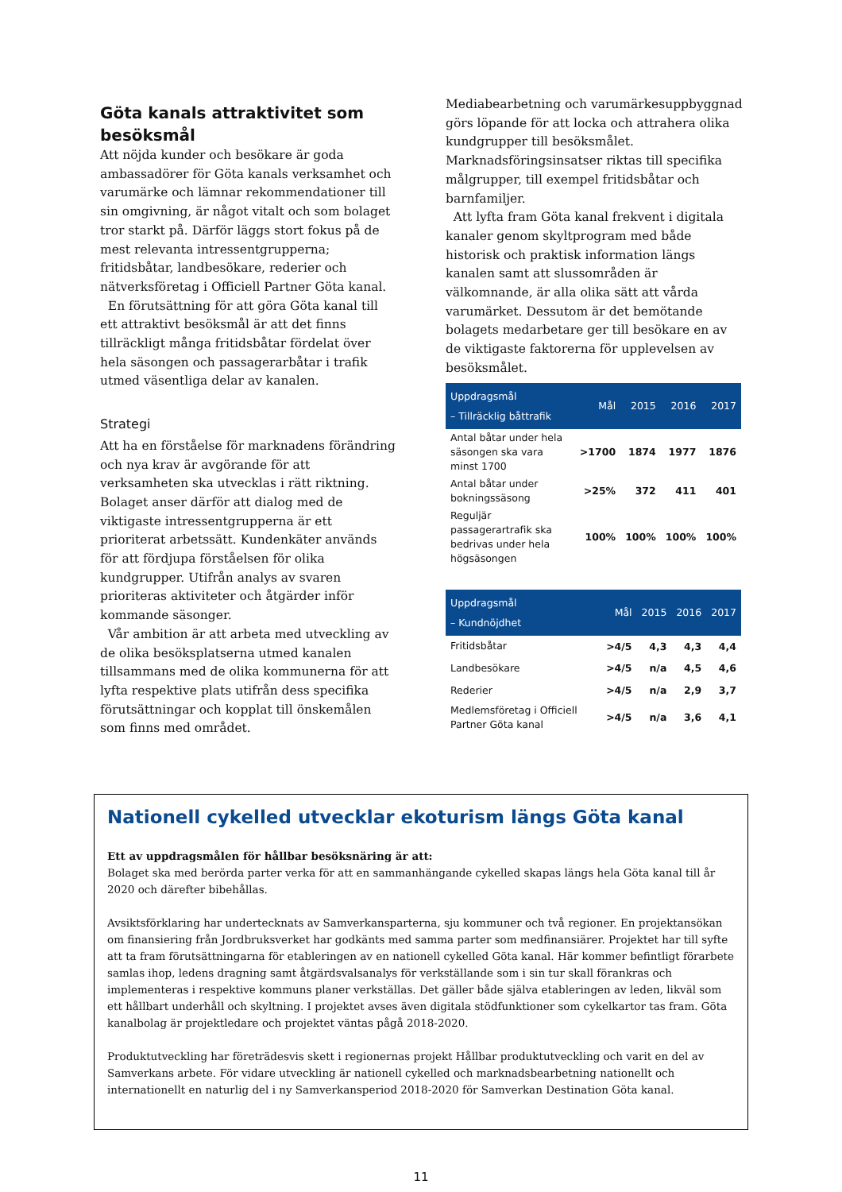Göta kanals attraktivitet som besöksmål
Att nöjda kunder och besökare är goda ambassadörer för Göta kanals verksamhet och varumärke och lämnar rekommendationer till sin omgivning, är något vitalt och som bolaget tror starkt på. Därför läggs stort fokus på de mest relevanta intressentgrupperna; fritidsbåtar, landbesökare, rederier och nätverksföretag i Officiell Partner Göta kanal.
En förutsättning för att göra Göta kanal till ett attraktivt besöksmål är att det finns tillräckligt många fritidsbåtar fördelat över hela säsongen och passagerarbåtar i trafik utmed väsentliga delar av kanalen.
Strategi
Att ha en förståelse för marknadens förändring och nya krav är avgörande för att verksamheten ska utvecklas i rätt riktning. Bolaget anser därför att dialog med de viktigaste intressentgrupperna är ett prioriterat arbetssätt. Kundenkäter används för att fördjupa förståelsen för olika kundgrupper. Utifrån analys av svaren prioriteras aktiviteter och åtgärder inför kommande säsonger.
Vår ambition är att arbeta med utveckling av de olika besöksplatserna utmed kanalen tillsammans med de olika kommunerna för att lyfta respektive plats utifrån dess specifika förutsättningar och kopplat till önskemålen som finns med området.
Mediabearbetning och varumärkesuppbyggnad görs löpande för att locka och attrahera olika kundgrupper till besöksmålet. Marknadsföringsinsatser riktas till specifika målgrupper, till exempel fritidsbåtar och barnfamiljer.
Att lyfta fram Göta kanal frekvent i digitala kanaler genom skyltprogram med både historisk och praktisk information längs kanalen samt att slussområden är välkomnande, är alla olika sätt att vårda varumärket. Dessutom är det bemötande bolagets medarbetare ger till besökare en av de viktigaste faktorerna för upplevelsen av besöksmålet.
| Uppdragsmål – Tillräcklig båttrafik | Mål | 2015 | 2016 | 2017 |
| --- | --- | --- | --- | --- |
| Antal båtar under hela säsongen ska vara minst 1700 | >1700 | 1874 | 1977 | 1876 |
| Antal båtar under bokningssäsong | >25% | 372 | 411 | 401 |
| Reguljär passagerartrafik ska bedrivas under hela högsäsongen | 100% | 100% | 100% | 100% |
| Uppdragsmål – Kundnöjdhet | Mål | 2015 | 2016 | 2017 |
| --- | --- | --- | --- | --- |
| Fritidsbåtar | >4/5 | 4,3 | 4,3 | 4,4 |
| Landbesökare | >4/5 | n/a | 4,5 | 4,6 |
| Rederier | >4/5 | n/a | 2,9 | 3,7 |
| Medlemsföretag i Officiell Partner Göta kanal | >4/5 | n/a | 3,6 | 4,1 |
Nationell cykelled utvecklar ekoturism längs Göta kanal
Ett av uppdragsmålen för hållbar besöksnäring är att:
Bolaget ska med berörda parter verka för att en sammanhängande cykelled skapas längs hela Göta kanal till år 2020 och därefter bibehållas.
Avsiktsförklaring har undertecknats av Samverkansparterna, sju kommuner och två regioner. En projektansökan om finansiering från Jordbruksverket har godkänts med samma parter som medfinansiärer. Projektet har till syfte att ta fram förutsättningarna för etableringen av en nationell cykelled Göta kanal. Här kommer befintligt förarbete samlas ihop, ledens dragning samt åtgärdsvalsanalys för verkställande som i sin tur skall förankras och implementeras i respektive kommuns planer verkställas. Det gäller både själva etableringen av leden, likväl som ett hållbart underhåll och skyltning. I projektet avses även digitala stödfunktioner som cykelkartor tas fram. Göta kanalbolag är projektledare och projektet väntas pågå 2018-2020.
Produktutveckling har företrädesvis skett i regionernas projekt Hållbar produktutveckling och varit en del av Samverkans arbete. För vidare utveckling är nationell cykelled och marknadsbearbetning nationellt och internationellt en naturlig del i ny Samverkansperiod 2018-2020 för Samverkan Destination Göta kanal.
11